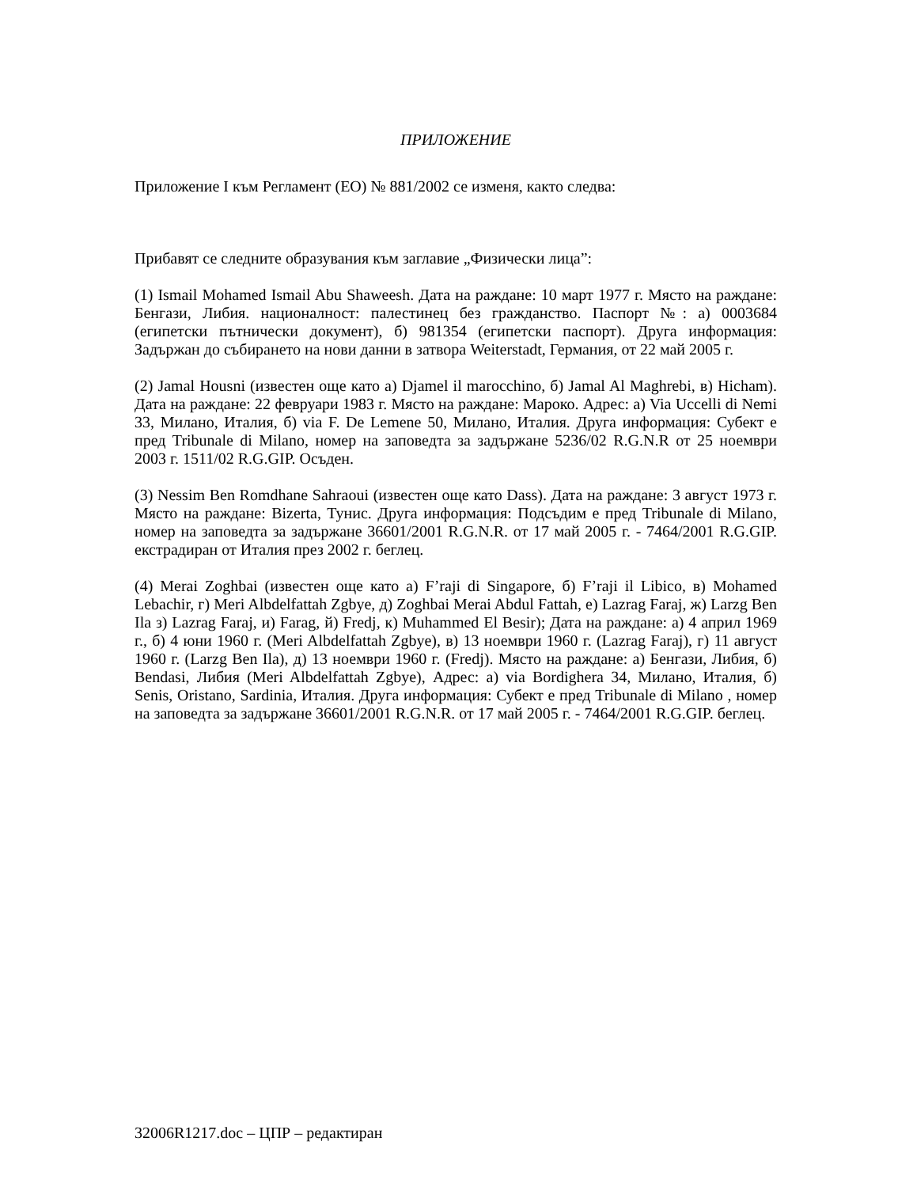ПРИЛОЖЕНИЕ
Приложение I към Регламент (ЕО) № 881/2002 се изменя, както следва:
Прибавят се следните образувания към заглавие „Физически лица”:
(1) Ismail Mohamed Ismail Abu Shaweesh. Дата на раждане: 10 март 1977 г. Място на раждане: Бенгази, Либия. националност: палестинец без гражданство. Паспорт №: а) 0003684 (египетски пътнически документ), б) 981354 (египетски паспорт). Друга информация: Задържан до събирането на нови данни в затвора Weiterstadt, Германия, от 22 май 2005 г.
(2) Jamal Housni (известен още като а) Djamel il marocchino, б) Jamal Al Maghrebi, в) Hicham). Дата на раждане: 22 февруари 1983 г. Място на раждане: Мароко. Адрес: а) Via Uccelli di Nemi 33, Милано, Италия, б) via F. De Lemene 50, Милано, Италия. Друга информация: Субект е пред Tribunale di Milano, номер на заповедта за задържане 5236/02 R.G.N.R от 25 ноември 2003 г. 1511/02 R.G.GIP. Осъден.
(3) Nessim Ben Romdhane Sahraoui (известен още като Dass). Дата на раждане: 3 август 1973 г. Място на раждане: Bizerta, Тунис. Друга информация: Подсъдим е пред Tribunale di Milano, номер на заповедта за задържане 36601/2001 R.G.N.R. от 17 май 2005 г. - 7464/2001 R.G.GIP. екстрадиран от Италия през 2002 г. беглец.
(4) Merai Zoghbai (известен още като а) F’raji di Singapore, б) F’raji il Libico, в) Mohamed Lebachir, г) Meri Albdelfattah Zgbye, д) Zoghbai Merai Abdul Fattah, е) Lazrag Faraj, ж) Larzg Ben Ila з) Lazrag Faraj, и) Farag, й) Fredj, к) Muhammed El Besir); Дата на раждане: а) 4 април 1969 г., б) 4 юни 1960 г. (Meri Albdelfattah Zgbye), в) 13 ноември 1960 г. (Lazrag Faraj), г) 11 август 1960 г. (Larzg Ben Ila), д) 13 ноември 1960 г. (Fredj). Място на раждане: а) Бенгази, Либия, б) Bendasi, Либия (Meri Albdelfattah Zgbye), Адрес: а) via Bordighera 34, Милано, Италия, б) Senis, Oristano, Sardinia, Италия. Друга информация: Субект е пред Tribunale di Milano , номер на заповедта за задържане 36601/2001 R.G.N.R. от 17 май 2005 г. - 7464/2001 R.G.GIP. беглец.
32006R1217.doc – ЦПР – редактиран